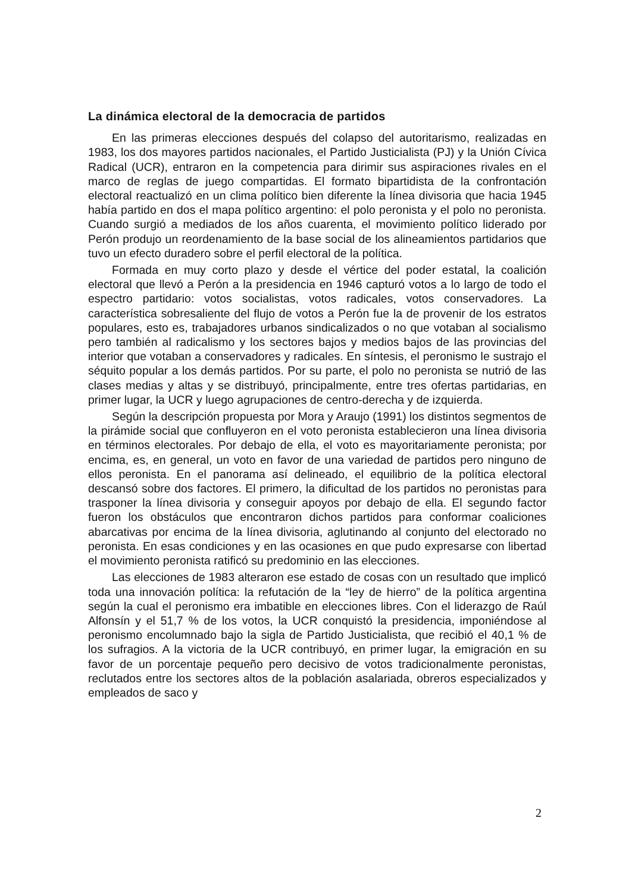La dinámica electoral de la democracia de partidos
En las primeras elecciones después del colapso del autoritarismo, realizadas en 1983, los dos mayores partidos nacionales, el Partido Justicialista (PJ) y la Unión Cívica Radical (UCR), entraron en la competencia para dirimir sus aspiraciones rivales en el marco de reglas de juego compartidas. El formato bipartidista de la confrontación electoral reactualizó en un clima político bien diferente la línea divisoria que hacia 1945 había partido en dos el mapa político argentino: el polo peronista y el polo no peronista. Cuando surgió a mediados de los años cuarenta, el movimiento político liderado por Perón produjo un reordenamiento de la base social de los alineamientos partidarios que tuvo un efecto duradero sobre el perfil electoral de la política.
Formada en muy corto plazo y desde el vértice del poder estatal, la coalición electoral que llevó a Perón a la presidencia en 1946 capturó votos a lo largo de todo el espectro partidario: votos socialistas, votos radicales, votos conservadores. La característica sobresaliente del flujo de votos a Perón fue la de provenir de los estratos populares, esto es, trabajadores urbanos sindicalizados o no que votaban al socialismo pero también al radicalismo y los sectores bajos y medios bajos de las provincias del interior que votaban a conservadores y radicales. En síntesis, el peronismo le sustrajo el séquito popular a los demás partidos. Por su parte, el polo no peronista se nutrió de las clases medias y altas y se distribuyó, principalmente, entre tres ofertas partidarias, en primer lugar, la UCR y luego agrupaciones de centro-derecha y de izquierda.
Según la descripción propuesta por Mora y Araujo (1991) los distintos segmentos de la pirámide social que confluyeron en el voto peronista establecieron una línea divisoria en términos electorales. Por debajo de ella, el voto es mayoritariamente peronista; por encima, es, en general, un voto en favor de una variedad de partidos pero ninguno de ellos peronista. En el panorama así delineado, el equilibrio de la política electoral descansó sobre dos factores. El primero, la dificultad de los partidos no peronistas para trasponer la línea divisoria y conseguir apoyos por debajo de ella. El segundo factor fueron los obstáculos que encontraron dichos partidos para conformar coaliciones abarcativas por encima de la línea divisoria, aglutinando al conjunto del electorado no peronista. En esas condiciones y en las ocasiones en que pudo expresarse con libertad el movimiento peronista ratificó su predominio en las elecciones.
Las elecciones de 1983 alteraron ese estado de cosas con un resultado que implicó toda una innovación política: la refutación de la “ley de hierro” de la política argentina según la cual el peronismo era imbatible en elecciones libres. Con el liderazgo de Raúl Alfonsín y el 51,7 % de los votos, la UCR conquistó la presidencia, imponiéndose al peronismo encolumnado bajo la sigla de Partido Justicialista, que recibió el 40,1 % de los sufragios. A la victoria de la UCR contribuyó, en primer lugar, la emigración en su favor de un porcentaje pequeño pero decisivo de votos tradicionalmente peronistas, reclutados entre los sectores altos de la población asalariada, obreros especializados y empleados de saco y
2